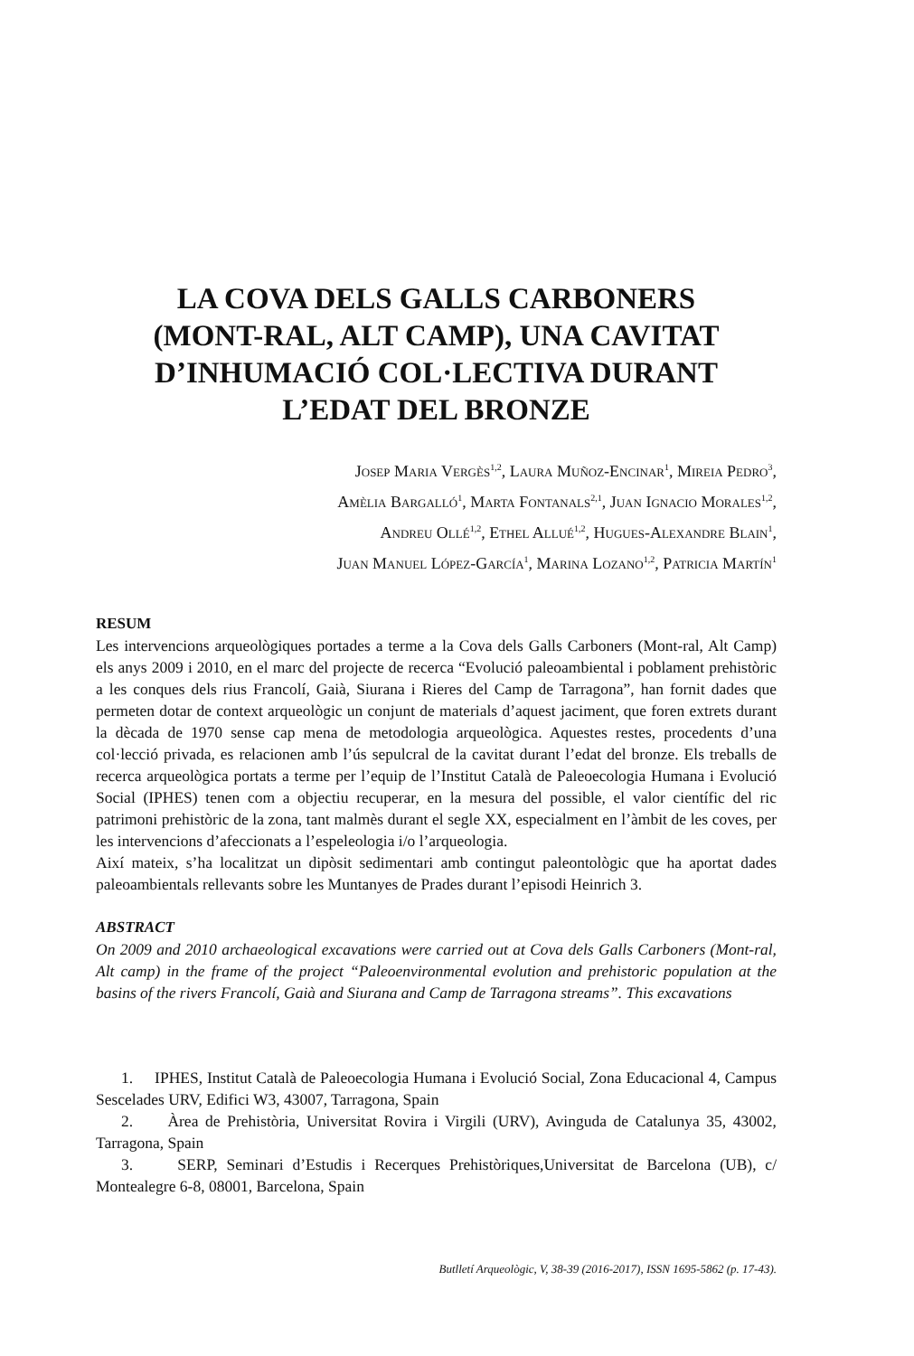LA COVA DELS GALLS CARBONERS
(MONT-RAL, ALT CAMP), UNA CAVITAT
D’INHUMACIÓ COL·LECTIVA DURANT
L’EDAT DEL BRONZE
Josep Maria Vergès<sup>1,2</sup>, Laura Muñoz-Encinar<sup>1</sup>, Mireia Pedro<sup>3</sup>,
Amèlia Bargalló<sup>1</sup>, Marta Fontanals<sup>2,1</sup>, Juan Ignacio Morales<sup>1,2</sup>,
Andreu Ollé<sup>1,2</sup>, Ethel Allué<sup>1,2</sup>, Hugues-Alexandre Blain<sup>1</sup>,
Juan Manuel López-García<sup>1</sup>, Marina Lozano<sup>1,2</sup>, Patricia Martín<sup>1</sup>
RESUM
Les intervencions arqueològiques portades a terme a la Cova dels Galls Carboners (Mont-ral, Alt Camp) els anys 2009 i 2010, en el marc del projecte de recerca “Evolució paleoambiental i poblament prehistòric a les conques dels rius Francolí, Gaià, Siurana i Rieres del Camp de Tarragona”, han fornit dades que permeten dotar de context arqueològic un conjunt de materials d’aquest jaciment, que foren extrets durant la dècada de 1970 sense cap mena de metodologia arqueològica. Aquestes restes, procedents d’una col·lecció privada, es relacionen amb l’ús sepulcral de la cavitat durant l’edat del bronze. Els treballs de recerca arqueològica portats a terme per l’equip de l’Institut Català de Paleoecologia Humana i Evolució Social (IPHES) tenen com a objectiu recuperar, en la mesura del possible, el valor científic del ric patrimoni prehistòric de la zona, tant malmès durant el segle XX, especialment en l’àmbit de les coves, per les intervencions d’afeccionats a l’espeleologia i/o l’arqueologia.
Així mateix, s’ha localitzat un dipòsit sedimentari amb contingut paleontològic que ha aportat dades paleoambientals rellevants sobre les Muntanyes de Prades durant l’episodi Heinrich 3.
ABSTRACT
On 2009 and 2010 archaeological excavations were carried out at Cova dels Galls Carboners (Mont-ral, Alt camp) in the frame of the project “Paleoenvironmental evolution and prehistoric population at the basins of the rivers Francolí, Gaià and Siurana and Camp de Tarragona streams”. This excavations
1. IPHES, Institut Català de Paleoecologia Humana i Evolució Social, Zona Educacional 4, Campus Sescelades URV, Edifici W3, 43007, Tarragona, Spain
2. Àrea de Prehistòria, Universitat Rovira i Virgili (URV), Avinguda de Catalunya 35, 43002, Tarragona, Spain
3. SERP, Seminari d’Estudis i Recerques Prehistòriques,Universitat de Barcelona (UB), c/ Montealegre 6-8, 08001, Barcelona, Spain
Butlletí Arqueològic, V, 38-39 (2016-2017), ISSN 1695-5862 (p. 17-43).